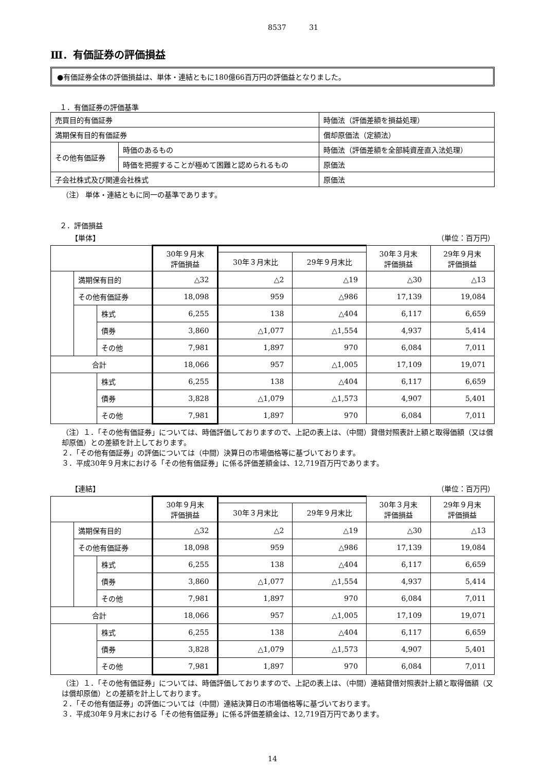8537 31
Ⅲ．有価証券の評価損益
●有価証券全体の評価損益は、単体・連結ともに180億66百万円の評価益となりました。
１．有価証券の評価基準
| 売買目的有価証券 | | 時価法（評価差額を損益処理） |
| 満期保有目的有価証券 | | 償却原価法（定額法） |
| その他有価証券 | 時価のあるもの | 時価法（評価差額を全部純資産直入法処理） |
| | 時価を把握することが極めて困難と認められるもの | 原価法 |
| 子会社株式及び関連会社株式 | | 原価法 |
（注） 単体・連結ともに同一の基準であります。
２．評価損益
【単体】 （単位：百万円）
| | | | 30年９月末 評価損益 | | | 30年３月末 評価損益 | 29年９月末 評価損益 |
| --- | --- | --- | --- | --- | --- | --- | --- |
| | | | | 30年３月末比 | 29年９月末比 | | |
| | 満期保有目的 | | △32 | △2 | △19 | △30 | △13 |
| | その他有価証券 | | 18,098 | 959 | △986 | 17,139 | 19,084 |
| | | 株式 | 6,255 | 138 | △404 | 6,117 | 6,659 |
| | | 債券 | 3,860 | △1,077 | △1,554 | 4,937 | 5,414 |
| | | その他 | 7,981 | 1,897 | 970 | 6,084 | 7,011 |
| 合計 | | | 18,066 | 957 | △1,005 | 17,109 | 19,071 |
| | | 株式 | 6,255 | 138 | △404 | 6,117 | 6,659 |
| | | 債券 | 3,828 | △1,079 | △1,573 | 4,907 | 5,401 |
| | | その他 | 7,981 | 1,897 | 970 | 6,084 | 7,011 |
（注）１．「その他有価証券」については、時価評価しておりますので、上記の表上は、（中間）貸借対照表計上額と取得価額（又は償却原価）との差額を計上しております。
２．「その他有価証券」の評価については（中間）決算日の市場価格等に基づいております。
３．平成30年９月末における「その他有価証券」に係る評価差額金は、12,719百万円であります。
【連結】 （単位：百万円）
| | | | 30年９月末 評価損益 | | | 30年３月末 評価損益 | 29年９月末 評価損益 |
| --- | --- | --- | --- | --- | --- | --- | --- |
| | | | | 30年３月末比 | 29年９月末比 | | |
| | 満期保有目的 | | △32 | △2 | △19 | △30 | △13 |
| | その他有価証券 | | 18,098 | 959 | △986 | 17,139 | 19,084 |
| | | 株式 | 6,255 | 138 | △404 | 6,117 | 6,659 |
| | | 債券 | 3,860 | △1,077 | △1,554 | 4,937 | 5,414 |
| | | その他 | 7,981 | 1,897 | 970 | 6,084 | 7,011 |
| 合計 | | | 18,066 | 957 | △1,005 | 17,109 | 19,071 |
| | | 株式 | 6,255 | 138 | △404 | 6,117 | 6,659 |
| | | 債券 | 3,828 | △1,079 | △1,573 | 4,907 | 5,401 |
| | | その他 | 7,981 | 1,897 | 970 | 6,084 | 7,011 |
（注）１．「その他有価証券」については、時価評価しておりますので、上記の表上は、（中間）連結貸借対照表計上額と取得価額（又は償却原価）との差額を計上しております。
２．「その他有価証券」の評価については（中間）連結決算日の市場価格等に基づいております。
３．平成30年９月末における「その他有価証券」に係る評価差額金は、12,719百万円であります。
14